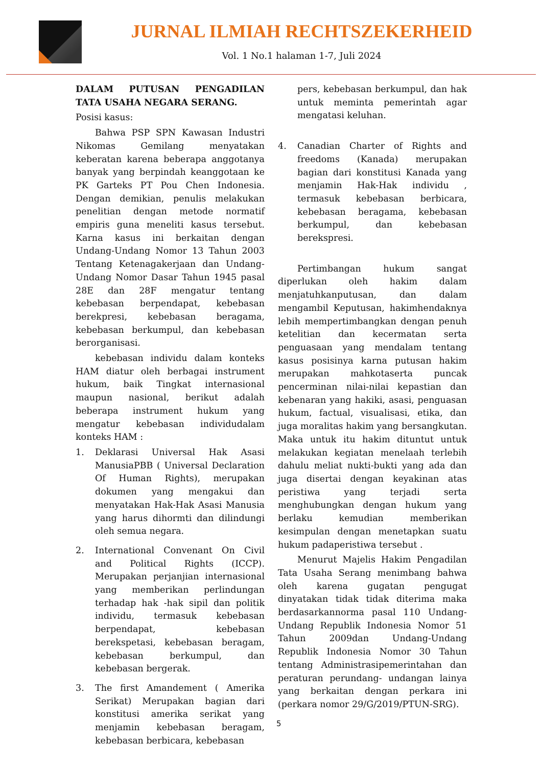JURNAL ILMIAH RECHTSZEKERHEID
Vol. 1 No.1 halaman 1-7, Juli 2024
DALAM PUTUSAN PENGADILAN TATA USAHA NEGARA SERANG.
Posisi kasus:
Bahwa PSP SPN Kawasan Industri Nikomas Gemilang menyatakan keberatan karena beberapa anggotanya banyak yang berpindah keanggotaan ke PK Garteks PT Pou Chen Indonesia. Dengan demikian, penulis melakukan penelitian dengan metode normatif empiris guna meneliti kasus tersebut. Karna kasus ini berkaitan dengan Undang-Undang Nomor 13 Tahun 2003 Tentang Ketenagakerjaan dan Undang- Undang Nomor Dasar Tahun 1945 pasal 28E dan 28F mengatur tentang kebebasan berpendapat, kebebasan berekpresi, kebebasan beragama, kebebasan berkumpul, dan kebebasan berorganisasi.
kebebasan individu dalam konteks HAM diatur oleh berbagai instrument hukum, baik Tingkat internasional maupun nasional, berikut adalah beberapa instrument hukum yang mengatur kebebasan individudalam konteks HAM :
1. Deklarasi Universal Hak Asasi ManusiaPBB ( Universal Declaration Of Human Rights), merupakan dokumen yang mengakui dan menyatakan Hak-Hak Asasi Manusia yang harus dihormti dan dilindungi oleh semua negara.
2. International Convenant On Civil and Political Rights (ICCP). Merupakan perjanjian internasional yang memberikan perlindungan terhadap hak -hak sipil dan politik individu, termasuk kebebasan berpendapat, kebebasan berekspetasi, kebebasan beragam, kebebasan berkumpul, dan kebebasan bergerak.
3. The first Amandement ( Amerika Serikat) Merupakan bagian dari konstitusi amerika serikat yang menjamin kebebasan beragam, kebebasan berbicara, kebebasan
pers, kebebasan berkumpul, dan hak untuk meminta pemerintah agar mengatasi keluhan.
4. Canadian Charter of Rights and freedoms (Kanada) merupakan bagian dari konstitusi Kanada yang menjamin Hak-Hak individu , termasuk kebebasan berbicara, kebebasan beragama, kebebasan berkumpul, dan kebebasan berekspresi.
Pertimbangan hukum sangat diperlukan oleh hakim dalam menjatuhkanputusan, dan dalam mengambil Keputusan, hakimhendaknya lebih mempertimbangkan dengan penuh ketelitian dan kecermatan serta penguasaan yang mendalam tentang kasus posisinya karna putusan hakim merupakan mahkotaserta puncak pencerminan nilai-nilai kepastian dan kebenaran yang hakiki, asasi, penguasan hukum, factual, visualisasi, etika, dan juga moralitas hakim yang bersangkutan. Maka untuk itu hakim dituntut untuk melakukan kegiatan menelaah terlebih dahulu meliat nukti-bukti yang ada dan juga disertai dengan keyakinan atas peristiwa yang terjadi serta menghubungkan dengan hukum yang berlaku kemudian memberikan kesimpulan dengan menetapkan suatu hukum padaperistiwa tersebut .
Menurut Majelis Hakim Pengadilan Tata Usaha Serang menimbang bahwa oleh karena gugatan pengugat dinyatakan tidak tidak diterima maka berdasarkannorma pasal 110 Undang-Undang Republik Indonesia Nomor 51 Tahun 2009dan Undang-Undang Republik Indonesia Nomor 30 Tahun tentang Administrasipemerintahan dan peraturan perundang- undangan lainya yang berkaitan dengan perkara ini (perkara nomor 29/G/2019/PTUN-SRG).
5